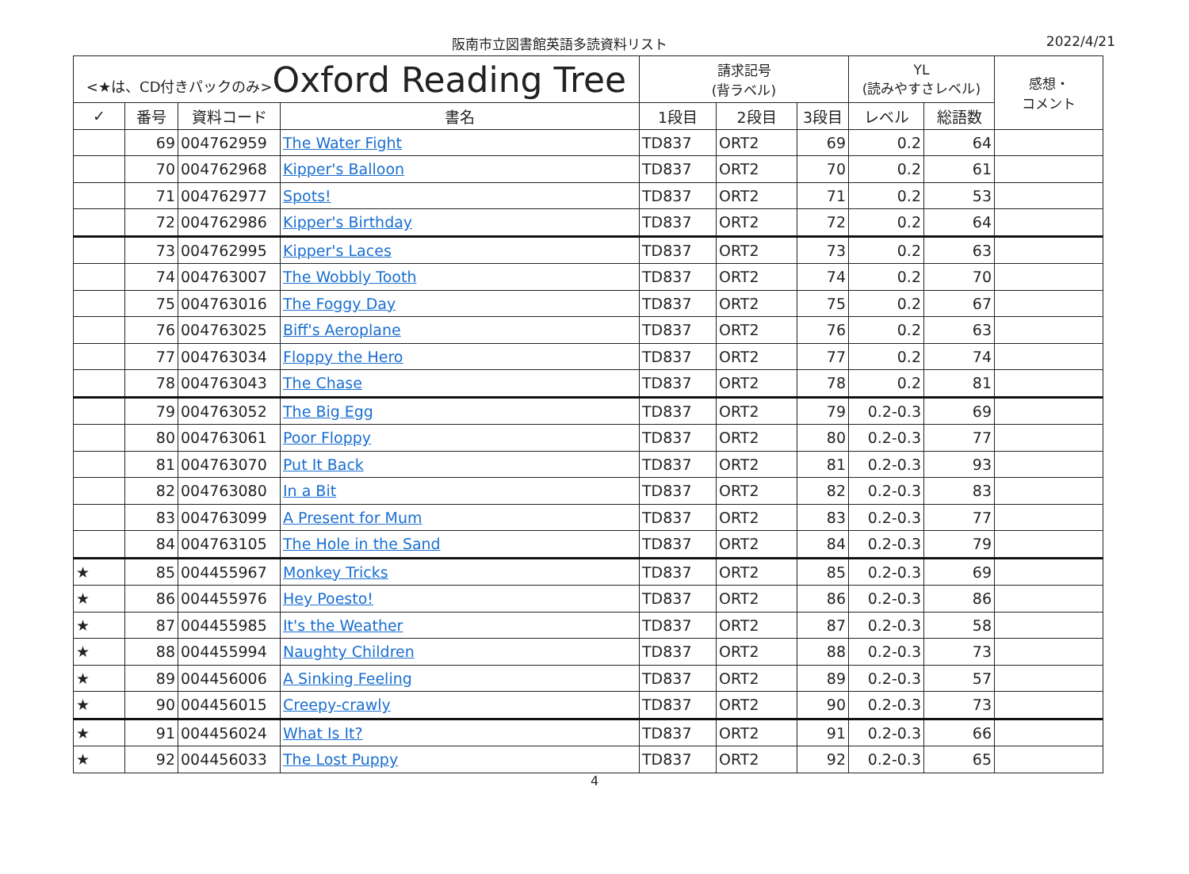阪南市立図書館英語多読資料リスト 2022/4/21
| <★は、CD付きパックのみ> Oxford Reading Tree | | | | 請求記号 (背ラベル) | | | YL (読みやすさレベル) | | 感想・ コメント |
| --- | --- | --- | --- | --- | --- | --- | --- | --- | --- |
| ✓ | 番号 | 資料コード | 書名 | 1段目 | 2段目 | 3段目 | レベル | 総語数 | |
| | 69 | 004762959 | The Water Fight | TD837 | ORT2 | 69 | 0.2 | 64 | |
| | 70 | 004762968 | Kipper's Balloon | TD837 | ORT2 | 70 | 0.2 | 61 | |
| | 71 | 004762977 | Spots! | TD837 | ORT2 | 71 | 0.2 | 53 | |
| | 72 | 004762986 | Kipper's Birthday | TD837 | ORT2 | 72 | 0.2 | 64 | |
| | 73 | 004762995 | Kipper's Laces | TD837 | ORT2 | 73 | 0.2 | 63 | |
| | 74 | 004763007 | The Wobbly Tooth | TD837 | ORT2 | 74 | 0.2 | 70 | |
| | 75 | 004763016 | The Foggy Day | TD837 | ORT2 | 75 | 0.2 | 67 | |
| | 76 | 004763025 | Biff's Aeroplane | TD837 | ORT2 | 76 | 0.2 | 63 | |
| | 77 | 004763034 | Floppy the Hero | TD837 | ORT2 | 77 | 0.2 | 74 | |
| | 78 | 004763043 | The Chase | TD837 | ORT2 | 78 | 0.2 | 81 | |
| | 79 | 004763052 | The Big Egg | TD837 | ORT2 | 79 | 0.2-0.3 | 69 | |
| | 80 | 004763061 | Poor Floppy | TD837 | ORT2 | 80 | 0.2-0.3 | 77 | |
| | 81 | 004763070 | Put It Back | TD837 | ORT2 | 81 | 0.2-0.3 | 93 | |
| | 82 | 004763080 | In a Bit | TD837 | ORT2 | 82 | 0.2-0.3 | 83 | |
| | 83 | 004763099 | A Present for Mum | TD837 | ORT2 | 83 | 0.2-0.3 | 77 | |
| | 84 | 004763105 | The Hole in the Sand | TD837 | ORT2 | 84 | 0.2-0.3 | 79 | |
| ★ | 85 | 004455967 | Monkey Tricks | TD837 | ORT2 | 85 | 0.2-0.3 | 69 | |
| ★ | 86 | 004455976 | Hey Poesto! | TD837 | ORT2 | 86 | 0.2-0.3 | 86 | |
| ★ | 87 | 004455985 | It's the Weather | TD837 | ORT2 | 87 | 0.2-0.3 | 58 | |
| ★ | 88 | 004455994 | Naughty Children | TD837 | ORT2 | 88 | 0.2-0.3 | 73 | |
| ★ | 89 | 004456006 | A Sinking Feeling | TD837 | ORT2 | 89 | 0.2-0.3 | 57 | |
| ★ | 90 | 004456015 | Creepy-crawly | TD837 | ORT2 | 90 | 0.2-0.3 | 73 | |
| ★ | 91 | 004456024 | What Is It? | TD837 | ORT2 | 91 | 0.2-0.3 | 66 | |
| ★ | 92 | 004456033 | The Lost Puppy | TD837 | ORT2 | 92 | 0.2-0.3 | 65 | |
4